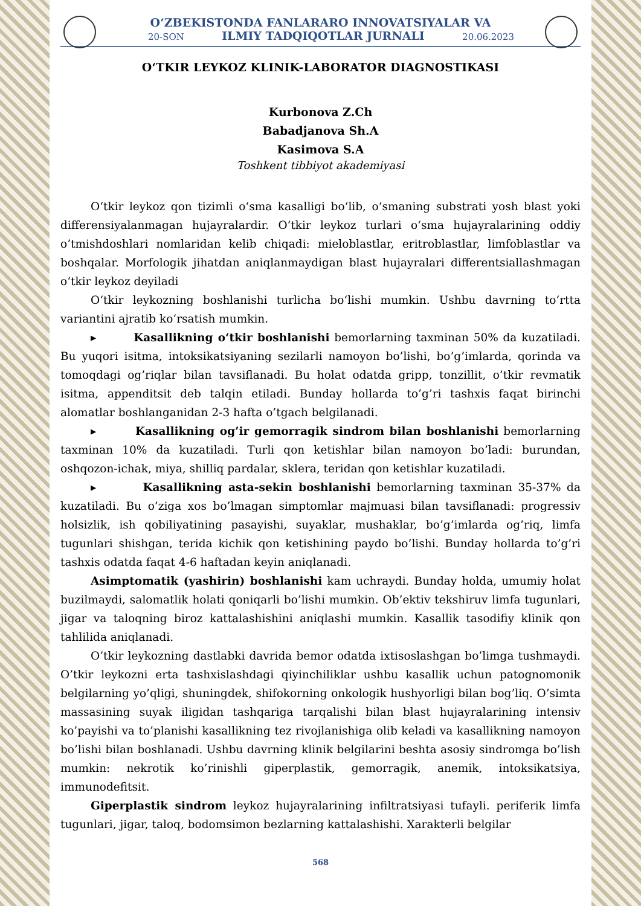O‘ZBEKISTONDA FANLARARO INNOVATSIYALAR VA
20-SON ILMIY TADQIQOTLAR JURNALI 20.06.2023
O‘TKIR LEYKOZ KLINIK-LABORATOR DIAGNOSTIKASI
Kurbonova Z.Ch
Babadjanova Sh.A
Kasimova S.A
Toshkent tibbiyot akademiyasi
O‘tkir leykoz qon tizimli o‘sma kasalligi bo‘lib, o‘smaning substrati yosh blast yoki differensiyalanmagan hujayralardir. O‘tkir leykoz turlari o‘sma hujayralarining oddiy o’tmishdoshlari nomlaridan kelib chiqadi: mieloblastlar, eritroblastlar, limfoblastlar va boshqalar. Morfologik jihatdan aniqlanmaydigan blast hujayralari differentsiallashmagan o‘tkir leykoz deyiladi
O‘tkir leykozning boshlanishi turlicha bo‘lishi mumkin. Ushbu davrning to‘rtta variantini ajratib ko‘rsatish mumkin.
▸ Kasallikning o‘tkir boshlanishi bemorlarning taxminan 50% da kuzatiladi. Bu yuqori isitma, intoksikatsiyaning sezilarli namoyon bo’lishi, bo’g’imlarda, qorinda va tomoqdagi og’riqlar bilan tavsiflanadi. Bu holat odatda gripp, tonzillit, o’tkir revmatik isitma, appenditsit deb talqin etiladi. Bunday hollarda to’g’ri tashxis faqat birinchi alomatlar boshlanganidan 2-3 hafta o’tgach belgilanadi.
▸ Kasallikning og’ir gemorragik sindrom bilan boshlanishi bemorlarning taxminan 10% da kuzatiladi. Turli qon ketishlar bilan namoyon bo’ladi: burundan, oshqozon-ichak, miya, shilliq pardalar, sklera, teridan qon ketishlar kuzatiladi.
▸ Kasallikning asta-sekin boshlanishi bemorlarning taxminan 35-37% da kuzatiladi. Bu o’ziga xos bo’lmagan simptomlar majmuasi bilan tavsiflanadi: progressiv holsizlik, ish qobiliyatining pasayishi, suyaklar, mushaklar, bo’g’imlarda og’riq, limfa tugunlari shishgan, terida kichik qon ketishining paydo bo’lishi. Bunday hollarda to’g’ri tashxis odatda faqat 4-6 haftadan keyin aniqlanadi.
Asimptomatik (yashirin) boshlanishi kam uchraydi. Bunday holda, umumiy holat buzilmaydi, salomatlik holati qoniqarli bo’lishi mumkin. Ob’ektiv tekshiruv limfa tugunlari, jigar va taloqning biroz kattalashishini aniqlashi mumkin. Kasallik tasodifiy klinik qon tahlilida aniqlanadi.
O’tkir leykozning dastlabki davrida bemor odatda ixtisoslashgan bo’limga tushmaydi. O’tkir leykozni erta tashxislashdagi qiyinchiliklar ushbu kasallik uchun patognomonik belgilarning yo’qligi, shuningdek, shifokorning onkologik hushyorligi bilan bog’liq. O’simta massasining suyak iligidan tashqariga tarqalishi bilan blast hujayralarining intensiv ko’payishi va to’planishi kasallikning tez rivojlanishiga olib keladi va kasallikning namoyon bo’lishi bilan boshlanadi. Ushbu davrning klinik belgilarini beshta asosiy sindromga bo’lish mumkin: nekrotik ko’rinishli giperplastik, gemorragik, anemik, intoksikatsiya, immunodefitsit.
Giperplastik sindrom leykoz hujayralarining infiltratsiyasi tufayli. periferik limfa tugunlari, jigar, taloq, bodomsimon bezlarning kattalashishi. Xarakterli belgilar
568